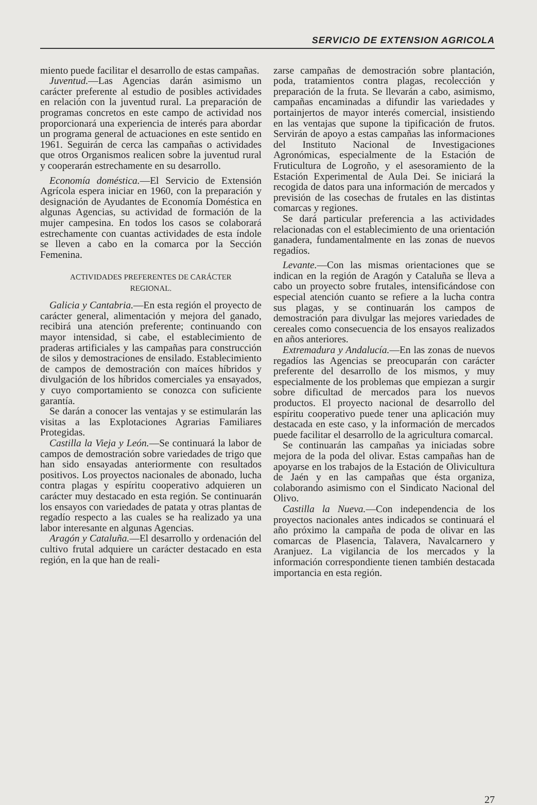SERVICIO DE EXTENSION AGRICOLA
miento puede facilitar el desarrollo de estas campañas.
Juventud.—Las Agencias darán asimismo un carácter preferente al estudio de posibles actividades en relación con la juventud rural. La preparación de programas concretos en este campo de actividad nos proporcionará una experiencia de interés para abordar un programa general de actuaciones en este sentido en 1961. Seguirán de cerca las campañas o actividades que otros Organismos realicen sobre la juventud rural y cooperarán estrechamente en su desarrollo.
Economía doméstica.—El Servicio de Extensión Agrícola espera iniciar en 1960, con la preparación y designación de Ayudantes de Economía Doméstica en algunas Agencias, su actividad de formación de la mujer campesina. En todos los casos se colaborará estrechamente con cuantas actividades de esta índole se lleven a cabo en la comarca por la Sección Femenina.
ACTIVIDADES PREFERENTES DE CARÁCTER REGIONAL.
Galicia y Cantabria.—En esta región el proyecto de carácter general, alimentación y mejora del ganado, recibirá una atención preferente; continuando con mayor intensidad, si cabe, el establecimiento de praderas artificiales y las campañas para construcción de silos y demostraciones de ensilado. Establecimiento de campos de demostración con maíces híbridos y divulgación de los híbridos comerciales ya ensayados, y cuyo comportamiento se conozca con suficiente garantía.
Se darán a conocer las ventajas y se estimularán las visitas a las Explotaciones Agrarias Familiares Protegidas.
Castilla la Vieja y León.—Se continuará la labor de campos de demostración sobre variedades de trigo que han sido ensayadas anteriormente con resultados positivos. Los proyectos nacionales de abonado, lucha contra plagas y espíritu cooperativo adquieren un carácter muy destacado en esta región. Se continuarán los ensayos con variedades de patata y otras plantas de regadío respecto a las cuales se ha realizado ya una labor interesante en algunas Agencias.
Aragón y Cataluña.—El desarrollo y ordenación del cultivo frutal adquiere un carácter destacado en esta región, en la que han de reali-
zarse campañas de demostración sobre plantación, poda, tratamientos contra plagas, recolección y preparación de la fruta. Se llevarán a cabo, asimismo, campañas encaminadas a difundir las variedades y portainjertos de mayor interés comercial, insistiendo en las ventajas que supone la tipificación de frutos. Servirán de apoyo a estas campañas las informaciones del Instituto Nacional de Investigaciones Agronómicas, especialmente de la Estación de Fruticultura de Logroño, y el asesoramiento de la Estación Experimental de Aula Dei. Se iniciará la recogida de datos para una información de mercados y previsión de las cosechas de frutales en las distintas comarcas y regiones.
Se dará particular preferencia a las actividades relacionadas con el establecimiento de una orientación ganadera, fundamentalmente en las zonas de nuevos regadíos.
Levante.—Con las mismas orientaciones que se indican en la región de Aragón y Cataluña se lleva a cabo un proyecto sobre frutales, intensificándose con especial atención cuanto se refiere a la lucha contra sus plagas, y se continuarán los campos de demostración para divulgar las mejores variedades de cereales como consecuencia de los ensayos realizados en años anteriores.
Extremadura y Andalucía.—En las zonas de nuevos regadíos las Agencias se preocuparán con carácter preferente del desarrollo de los mismos, y muy especialmente de los problemas que empiezan a surgir sobre dificultad de mercados para los nuevos productos. El proyecto nacional de desarrollo del espíritu cooperativo puede tener una aplicación muy destacada en este caso, y la información de mercados puede facilitar el desarrollo de la agricultura comarcal.
Se continuarán las campañas ya iniciadas sobre mejora de la poda del olivar. Estas campañas han de apoyarse en los trabajos de la Estación de Olivicultura de Jaén y en las campañas que ésta organiza, colaborando asimismo con el Sindicato Nacional del Olivo.
Castilla la Nueva.—Con independencia de los proyectos nacionales antes indicados se continuará el año próximo la campaña de poda de olivar en las comarcas de Plasencia, Talavera, Navalcarnero y Aranjuez. La vigilancia de los mercados y la información correspondiente tienen también destacada importancia en esta región.
27